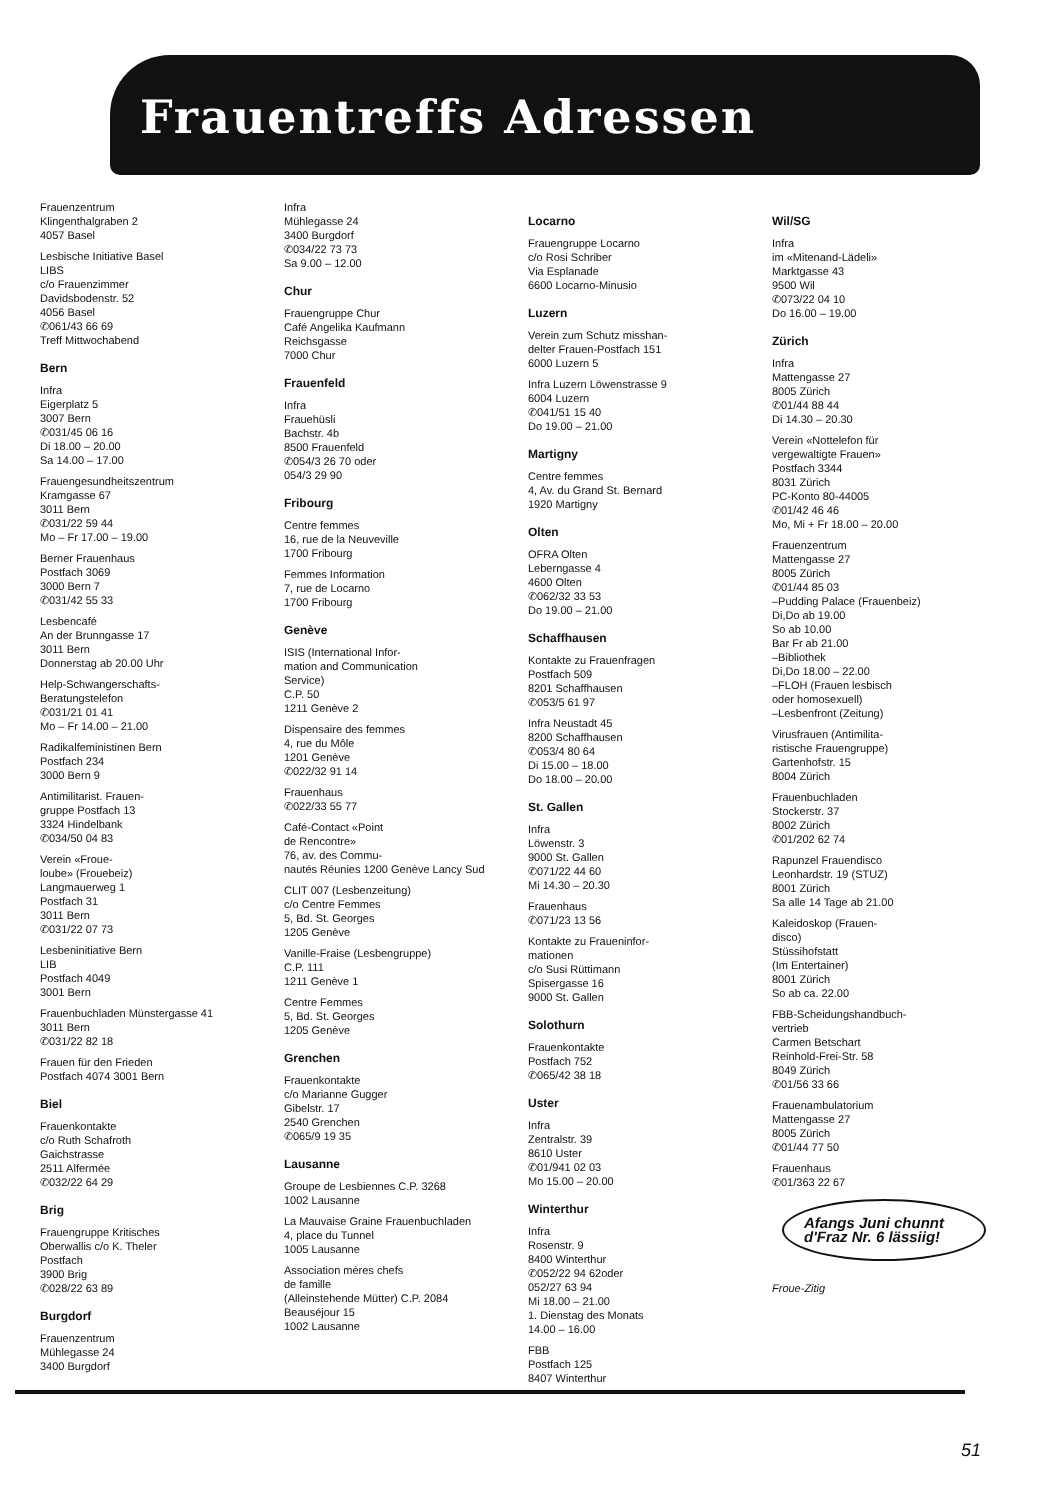Frauentreffs Adressen
Frauenzentrum
Klingenthalgraben 2
4057 Basel
Lesbische Initiative Basel
LIBS
c/o Frauenzimmer
Davidsbodenstr. 52
4056 Basel
✆061/43 66 69
Treff Mittwochabend
Bern
Infra
Eigerplatz 5
3007 Bern
✆031/45 06 16
Di 18.00 – 20.00
Sa 14.00 – 17.00
Frauengesundheitszentrum
Kramgasse 67
3011 Bern
✆031/22 59 44
Mo – Fr 17.00 – 19.00
Berner Frauenhaus
Postfach 3069
3000 Bern 7
✆031/42 55 33
Lesbencafé
An der Brunngasse 17
3011 Bern
Donnerstag ab 20.00 Uhr
Help-Schwangerschafts-
Beratungstelefon
✆031/21 01 41
Mo – Fr 14.00 – 21.00
Radikalfeministinen Bern
Postfach 234
3000 Bern 9
Antimilitarist. Frauen-
gruppe Postfach 13
3324 Hindelbank
✆034/50 04 83
Verein «Froue-
loube» (Frouebeiz)
Langmauerweg 1
Postfach 31
3011 Bern
✆031/22 07 73
Lesbeninitiative Bern
LIB
Postfach 4049
3001 Bern
Frauenbuchladen Münstergasse 41
3011 Bern
✆031/22 82 18
Frauen für den Frieden
Postfach 4074 3001 Bern
Biel
Frauenkontakte
c/o Ruth Schafroth
Gaichstrasse
2511 Alfermée
✆032/22 64 29
Brig
Frauengruppe Kritisches
Oberwallis c/o K. Theler
Postfach
3900 Brig
✆028/22 63 89
Burgdorf
Frauenzentrum
Mühlegasse 24
3400 Burgdorf
Infra
Mühlegasse 24
3400 Burgdorf
✆034/22 73 73
Sa 9.00 – 12.00
Chur
Frauengruppe Chur
Café Angelika Kaufmann
Reichsgasse
7000 Chur
Frauenfeld
Infra
Frauehüsli
Bachstr. 4b
8500 Frauenfeld
✆054/3 26 70 oder
054/3 29 90
Fribourg
Centre femmes
16, rue de la Neuveville
1700 Fribourg
Femmes Information
7, rue de Locarno
1700 Fribourg
Genève
ISIS (International Infor-
mation and Communication
Service)
C.P. 50
1211 Genève 2
Dispensaire des femmes
4, rue du Môle
1201 Genève
✆022/32 91 14
Frauenhaus
✆022/33 55 77
Café-Contact «Point
de Rencontre»
76, av. des Commu-
nautés Réunies 1200 Genève Lancy Sud
CLIT 007 (Lesbenzeitung)
c/o Centre Femmes
5, Bd. St. Georges
1205 Genève
Vanille-Fraise (Lesbengruppe)
C.P. 111
1211 Genève 1
Centre Femmes
5, Bd. St. Georges
1205 Genève
Grenchen
Frauenkontakte
c/o Marianne Gugger
Gibelstr. 17
2540 Grenchen
✆065/9 19 35
Lausanne
Groupe de Lesbiennes C.P. 3268
1002 Lausanne
La Mauvaise Graine Frauenbuchladen
4, place du Tunnel
1005 Lausanne
Association mères chefs
de famille
(Alleinstehende Mütter) C.P. 2084
Beauséjour 15
1002 Lausanne
Locarno
Frauengruppe Locarno
c/o Rosi Schriber
Via Esplanade
6600 Locarno-Minusio
Luzern
Verein zum Schutz misshan-
delter Frauen-Postfach 151
6000 Luzern 5
Infra Luzern Löwenstrasse 9
6004 Luzern
✆041/51 15 40
Do 19.00 – 21.00
Martigny
Centre femmes
4, Av. du Grand St. Bernard
1920 Martigny
Olten
OFRA Olten
Leberngasse 4
4600 Olten
✆062/32 33 53
Do 19.00 – 21.00
Schaffhausen
Kontakte zu Frauenfragen
Postfach 509
8201 Schaffhausen
✆053/5 61 97
Infra Neustadt 45
8200 Schaffhausen
✆053/4 80 64
Di 15.00 – 18.00
Do 18.00 – 20.00
St. Gallen
Infra
Löwenstr. 3
9000 St. Gallen
✆071/22 44 60
Mi 14.30 – 20.30
Frauenhaus
✆071/23 13 56
Kontakte zu Fraueninfor-
mationen
c/o Susi Rüttimann
Spisergasse 16
9000 St. Gallen
Solothurn
Frauenkontakte
Postfach 752
✆065/42 38 18
Uster
Infra
Zentralstr. 39
8610 Uster
✆01/941 02 03
Mo 15.00 – 20.00
Winterthur
Infra
Rosenstr. 9
8400 Winterthur
✆052/22 94 62oder
052/27 63 94
Mi 18.00 – 21.00
1. Dienstag des Monats
14.00 – 16.00
FBB
Postfach 125
8407 Winterthur
Wil/SG
Infra
im «Mitenand-Lädeli»
Marktgasse 43
9500 Wil
✆073/22 04 10
Do 16.00 – 19.00
Zürich
Infra
Mattengasse 27
8005 Zürich
✆01/44 88 44
Di 14.30 – 20.30
Verein «Nottelefon für
vergewaltigte Frauen»
Postfach 3344
8031 Zürich
PC-Konto 80-44005
✆01/42 46 46
Mo, Mi + Fr 18.00 – 20.00
Frauenzentrum
Mattengasse 27
8005 Zürich
✆01/44 85 03
–Pudding Palace (Frauenbeiz)
Di,Do ab 19.00
So ab 10.00
Bar Fr ab 21.00
–Bibliothek
Di,Do 18.00 – 22.00
–FLOH (Frauen lesbisch
oder homosexuell)
–Lesbenfront (Zeitung)
Virusfrauen (Antimilita-
ristische Frauengruppe)
Gartenhofstr. 15
8004 Zürich
Frauenbuchladen
Stockerstr. 37
8002 Zürich
✆01/202 62 74
Rapunzel Frauendisco
Leonhardstr. 19 (STUZ)
8001 Zürich
Sa alle 14 Tage ab 21.00
Kaleidoskop (Frauen-
disco)
Stüssihofstatt
(Im Entertainer)
8001 Zürich
So ab ca. 22.00
FBB-Scheidungshandbuch-
vertrieb
Carmen Betschart
Reinhold-Frei-Str. 58
8049 Zürich
✆01/56 33 66
Frauenambulatorium
Mattengasse 27
8005 Zürich
✆01/44 77 50
Frauenhaus
✆01/363 22 67
Afangs Juni chunnt d'Fraz Nr. 6 lässiig!
Froue-Zitig
51